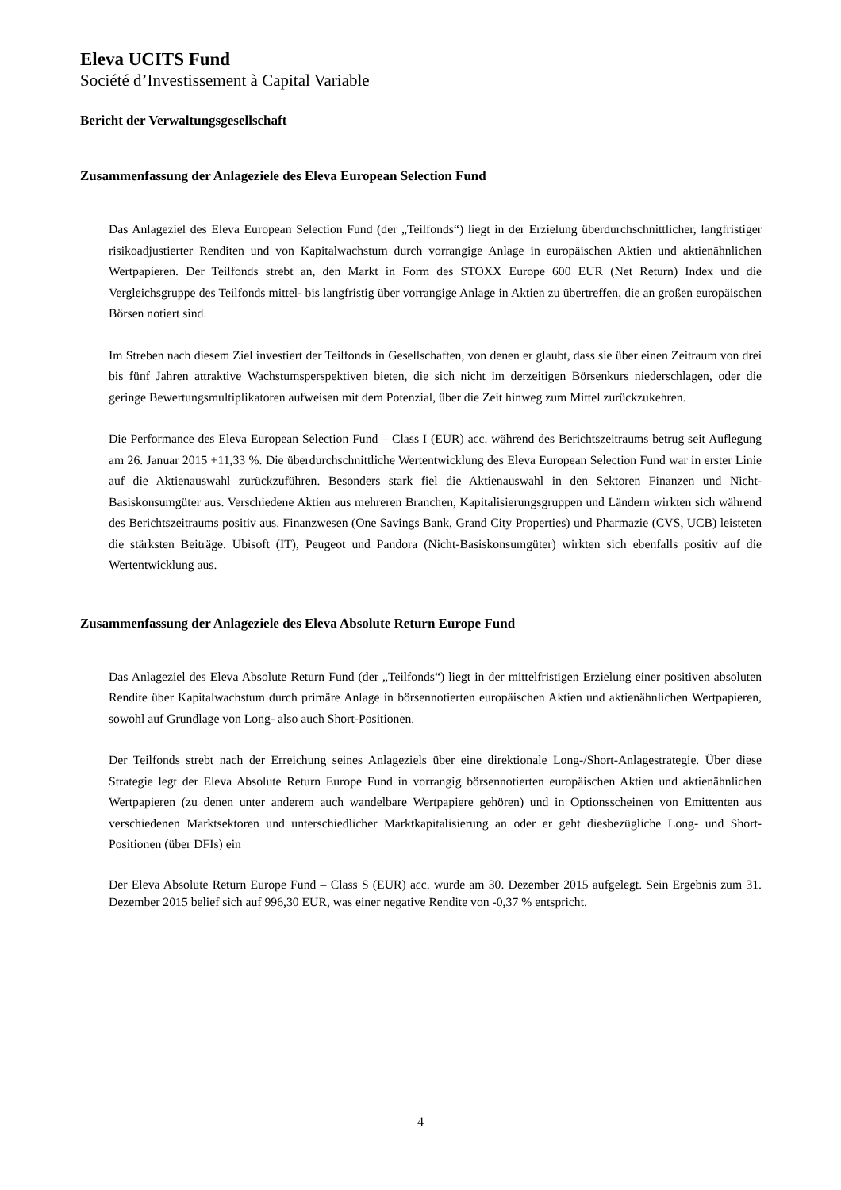Eleva UCITS Fund
Société d’Investissement à Capital Variable
Bericht der Verwaltungsgesellschaft
Zusammenfassung der Anlageziele des Eleva European Selection Fund
Das Anlageziel des Eleva European Selection Fund (der „Teilfonds“) liegt in der Erzielung überdurchschnittlicher, langfristiger risikoadjustierter Renditen und von Kapitalwachstum durch vorrangige Anlage in europäischen Aktien und aktienähnlichen Wertpapieren. Der Teilfonds strebt an, den Markt in Form des STOXX Europe 600 EUR (Net Return) Index und die Vergleichsgruppe des Teilfonds mittel- bis langfristig über vorrangige Anlage in Aktien zu übertreffen, die an großen europäischen Börsen notiert sind.
Im Streben nach diesem Ziel investiert der Teilfonds in Gesellschaften, von denen er glaubt, dass sie über einen Zeitraum von drei bis fünf Jahren attraktive Wachstumsperspektiven bieten, die sich nicht im derzeitigen Börsenkurs niederschlagen, oder die geringe Bewertungsmultiplikatoren aufweisen mit dem Potenzial, über die Zeit hinweg zum Mittel zurückzukehren.
Die Performance des Eleva European Selection Fund – Class I (EUR) acc. während des Berichtszeitraums betrug seit Auflegung am 26. Januar 2015 +11,33 %. Die überdurchschnittliche Wertentwicklung des Eleva European Selection Fund war in erster Linie auf die Aktienauswahl zurückzuführen. Besonders stark fiel die Aktienauswahl in den Sektoren Finanzen und Nicht-Basiskonsumgüter aus. Verschiedene Aktien aus mehreren Branchen, Kapitalisierungsgruppen und Ländern wirkten sich während des Berichtszeitraums positiv aus. Finanzwesen (One Savings Bank, Grand City Properties) und Pharmazie (CVS, UCB) leisteten die stärksten Beiträge. Ubisoft (IT), Peugeot und Pandora (Nicht-Basiskonsumgüter) wirkten sich ebenfalls positiv auf die Wertentwicklung aus.
Zusammenfassung der Anlageziele des Eleva Absolute Return Europe Fund
Das Anlageziel des Eleva Absolute Return Fund (der „Teilfonds“) liegt in der mittelfristigen Erzielung einer positiven absoluten Rendite über Kapitalwachstum durch primäre Anlage in börsennotierten europäischen Aktien und aktienähnlichen Wertpapieren, sowohl auf Grundlage von Long- also auch Short-Positionen.
Der Teilfonds strebt nach der Erreichung seines Anlageziels über eine direktionale Long-/Short-Anlagestrategie. Über diese Strategie legt der Eleva Absolute Return Europe Fund in vorrangig börsennotierten europäischen Aktien und aktienähnlichen Wertpapieren (zu denen unter anderem auch wandelbare Wertpapiere gehören) und in Optionsscheinen von Emittenten aus verschiedenen Marktsektoren und unterschiedlicher Marktkapitalisierung an oder er geht diesbezügliche Long- und Short-Positionen (über DFIs) ein
Der Eleva Absolute Return Europe Fund – Class S (EUR) acc. wurde am 30. Dezember 2015 aufgelegt. Sein Ergebnis zum 31. Dezember 2015 belief sich auf 996,30 EUR, was einer negative Rendite von -0,37 % entspricht.
4